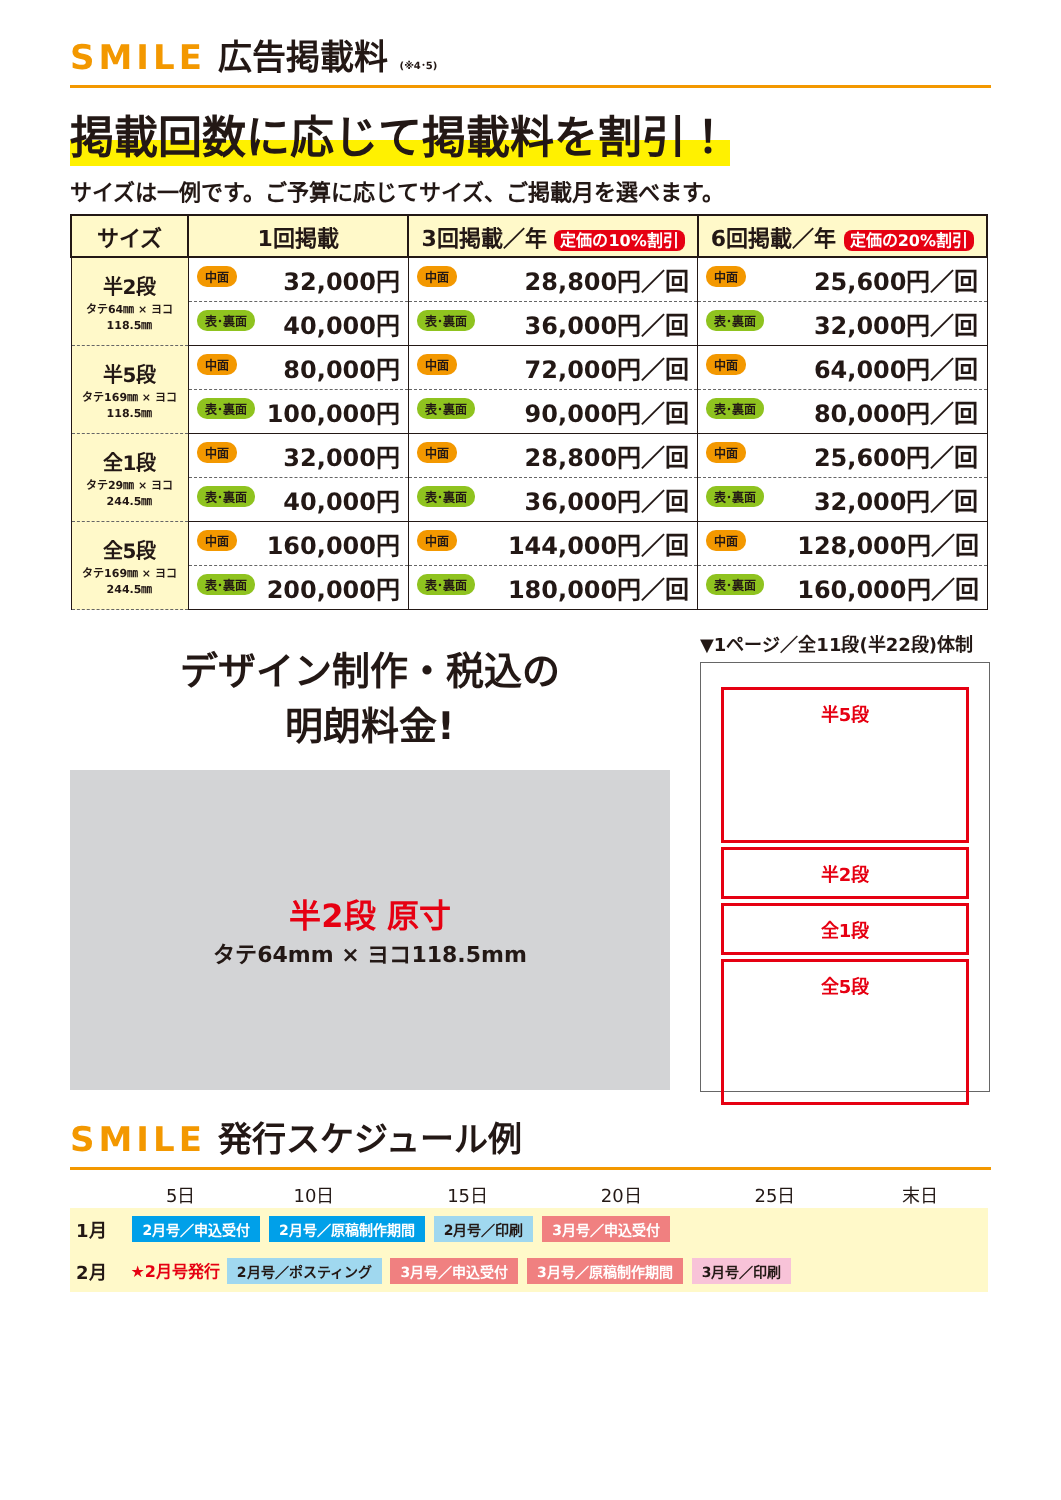SMILE 広告掲載料 (※4･5)
掲載回数に応じて掲載料を割引！
サイズは一例です。ご予算に応じてサイズ、ご掲載月を選べます。
| サイズ | 1回掲載 | 3回掲載／年 定価の10%割引 | 6回掲載／年 定価の20%割引 |
| --- | --- | --- | --- |
| 半2段 タテ64㎜ × ヨコ118.5㎜ | 中面 32,000円 | 中面 28,800円／回 | 中面 25,600円／回 |
| | 表･裏面 40,000円 | 表･裏面 36,000円／回 | 表･裏面 32,000円／回 |
| 半5段 タテ169㎜ × ヨコ118.5㎜ | 中面 80,000円 | 中面 72,000円／回 | 中面 64,000円／回 |
| | 表･裏面 100,000円 | 表･裏面 90,000円／回 | 表･裏面 80,000円／回 |
| 全1段 タテ29㎜ × ヨコ244.5㎜ | 中面 32,000円 | 中面 28,800円／回 | 中面 25,600円／回 |
| | 表･裏面 40,000円 | 表･裏面 36,000円／回 | 表･裏面 32,000円／回 |
| 全5段 タテ169㎜ × ヨコ244.5㎜ | 中面 160,000円 | 中面 144,000円／回 | 中面 128,000円／回 |
| | 表･裏面 200,000円 | 表･裏面 180,000円／回 | 表･裏面 160,000円／回 |
デザイン制作・税込の
明朗料金!
半2段 原寸
タテ64mm × ヨコ118.5mm
▼1ページ／全11段(半22段)体制
半5段
半2段
全1段
全5段
SMILE 発行スケジュール例
| | 5日 | 10日 | 15日 | 20日 | 25日 | 末日 |
| --- | --- | --- | --- | --- | --- | --- |
| 1月 | 2月号／申込受付 2月号／原稿制作期間 2月号／印刷 3月号／申込受付 | | | | | |
| 2月 | ★2月号発行 2月号／ポスティング 3月号／申込受付 3月号／原稿制作期間 3月号／印刷 | | | | | |